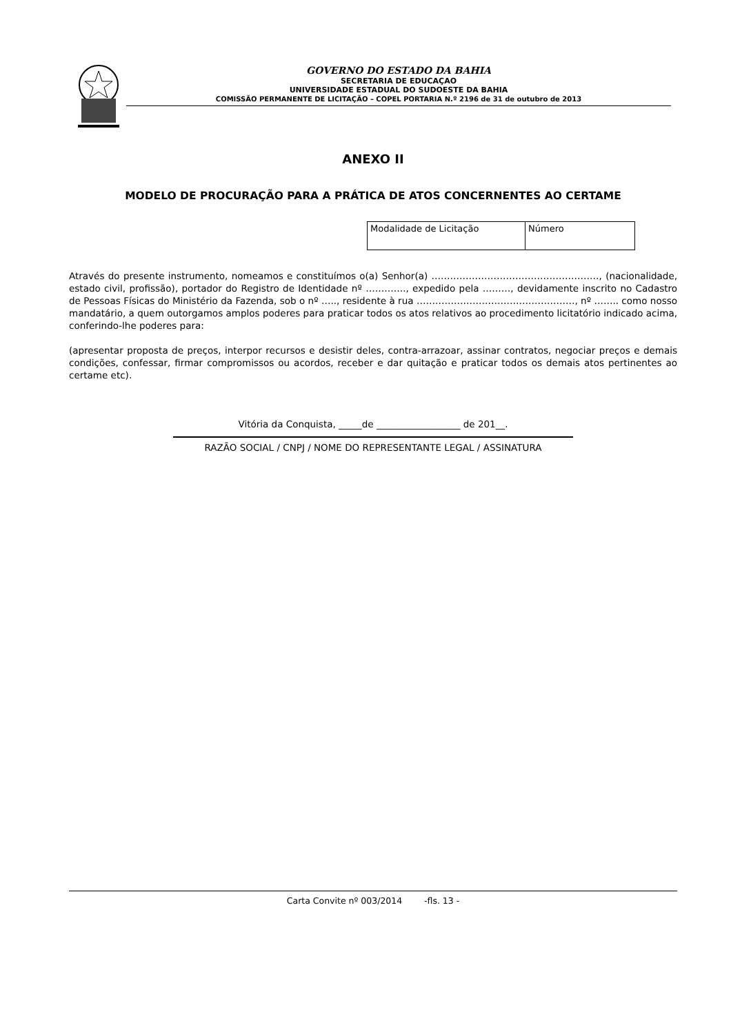GOVERNO DO ESTADO DA BAHIA
SECRETARIA DE EDUCAÇAO
UNIVERSIDADE ESTADUAL DO SUDOESTE DA BAHIA
COMISSÃO PERMANENTE DE LICITAÇÃO – COPEL PORTARIA N.º 2196 de 31 de outubro de 2013
ANEXO II
MODELO DE PROCURAÇÃO PARA A PRÁTICA DE ATOS CONCERNENTES AO CERTAME
| Modalidade de Licitação | Número |
Através do presente instrumento, nomeamos e constituímos o(a) Senhor(a) ………………………………………………, (nacionalidade, estado civil, profissão), portador do Registro de Identidade nº …………., expedido pela ………, devidamente inscrito no Cadastro de Pessoas Físicas do Ministério da Fazenda, sob o nº ….., residente à rua ……………………………………………, nº …….. como nosso mandatário, a quem outorgamos amplos poderes para praticar todos os atos relativos ao procedimento licitatório indicado acima, conferindo-lhe poderes para:
(apresentar proposta de preços, interpor recursos e desistir deles, contra-arrazoar, assinar contratos, negociar preços e demais condições, confessar, firmar compromissos ou acordos, receber e dar quitação e praticar todos os demais atos pertinentes ao certame etc).
Vitória da Conquista, _____de __________________ de 201__.
RAZÃO SOCIAL / CNPJ / NOME DO REPRESENTANTE LEGAL / ASSINATURA
Carta Convite nº 003/2014 -fls. 13 -